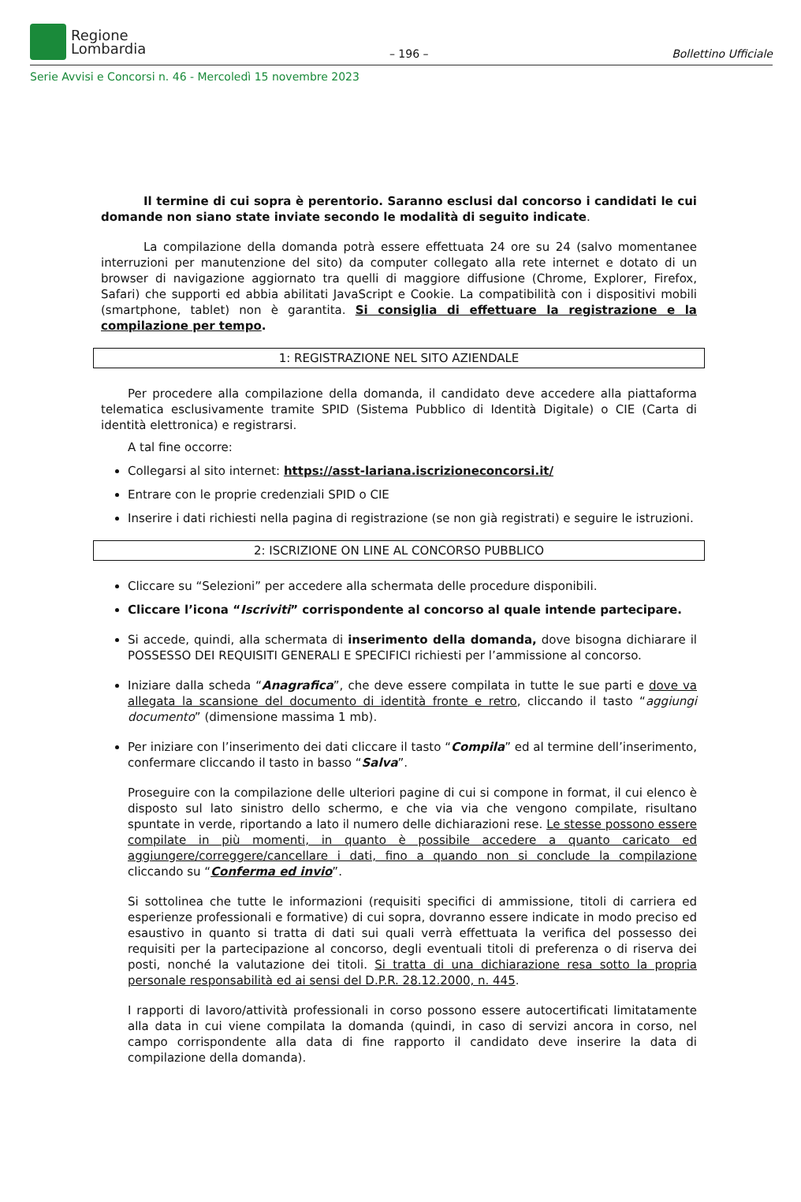Regione
Lombardia
– 196 –
Bollettino Ufficiale
Serie Avvisi e Concorsi n. 46 - Mercoledì 15 novembre 2023
Il termine di cui sopra è perentorio. Saranno esclusi dal concorso i candidati le cui domande non siano state inviate secondo le modalità di seguito indicate.
La compilazione della domanda potrà essere effettuata 24 ore su 24 (salvo momentanee interruzioni per manutenzione del sito) da computer collegato alla rete internet e dotato di un browser di navigazione aggiornato tra quelli di maggiore diffusione (Chrome, Explorer, Firefox, Safari) che supporti ed abbia abilitati JavaScript e Cookie. La compatibilità con i dispositivi mobili (smartphone, tablet) non è garantita. Si consiglia di effettuare la registrazione e la compilazione per tempo.
1: REGISTRAZIONE NEL SITO AZIENDALE
Per procedere alla compilazione della domanda, il candidato deve accedere alla piattaforma telematica esclusivamente tramite SPID (Sistema Pubblico di Identità Digitale) o CIE (Carta di identità elettronica) e registrarsi.
A tal fine occorre:
Collegarsi al sito internet: https://asst-lariana.iscrizioneconcorsi.it/
Entrare con le proprie credenziali SPID o CIE
Inserire i dati richiesti nella pagina di registrazione (se non già registrati) e seguire le istruzioni.
2: ISCRIZIONE ON LINE AL CONCORSO PUBBLICO
Cliccare su “Selezioni” per accedere alla schermata delle procedure disponibili.
Cliccare l’icona “Iscriviti” corrispondente al concorso al quale intende partecipare.
Si accede, quindi, alla schermata di inserimento della domanda, dove bisogna dichiarare il POSSESSO DEI REQUISITI GENERALI E SPECIFICI richiesti per l’ammissione al concorso.
Iniziare dalla scheda “Anagrafica”, che deve essere compilata in tutte le sue parti e dove va allegata la scansione del documento di identità fronte e retro, cliccando il tasto “aggiungi documento” (dimensione massima 1 mb).
Per iniziare con l’inserimento dei dati cliccare il tasto “Compila” ed al termine dell’inserimento, confermare cliccando il tasto in basso “Salva”.
Proseguire con la compilazione delle ulteriori pagine di cui si compone in format, il cui elenco è disposto sul lato sinistro dello schermo, e che via via che vengono compilate, risultano spuntate in verde, riportando a lato il numero delle dichiarazioni rese. Le stesse possono essere compilate in più momenti, in quanto è possibile accedere a quanto caricato ed aggiungere/correggere/cancellare i dati, fino a quando non si conclude la compilazione cliccando su “Conferma ed invio”.
Si sottolinea che tutte le informazioni (requisiti specifici di ammissione, titoli di carriera ed esperienze professionali e formative) di cui sopra, dovranno essere indicate in modo preciso ed esaustivo in quanto si tratta di dati sui quali verrà effettuata la verifica del possesso dei requisiti per la partecipazione al concorso, degli eventuali titoli di preferenza o di riserva dei posti, nonché la valutazione dei titoli. Si tratta di una dichiarazione resa sotto la propria personale responsabilità ed ai sensi del D.P.R. 28.12.2000, n. 445.
I rapporti di lavoro/attività professionali in corso possono essere autocertificati limitatamente alla data in cui viene compilata la domanda (quindi, in caso di servizi ancora in corso, nel campo corrispondente alla data di fine rapporto il candidato deve inserire la data di compilazione della domanda).